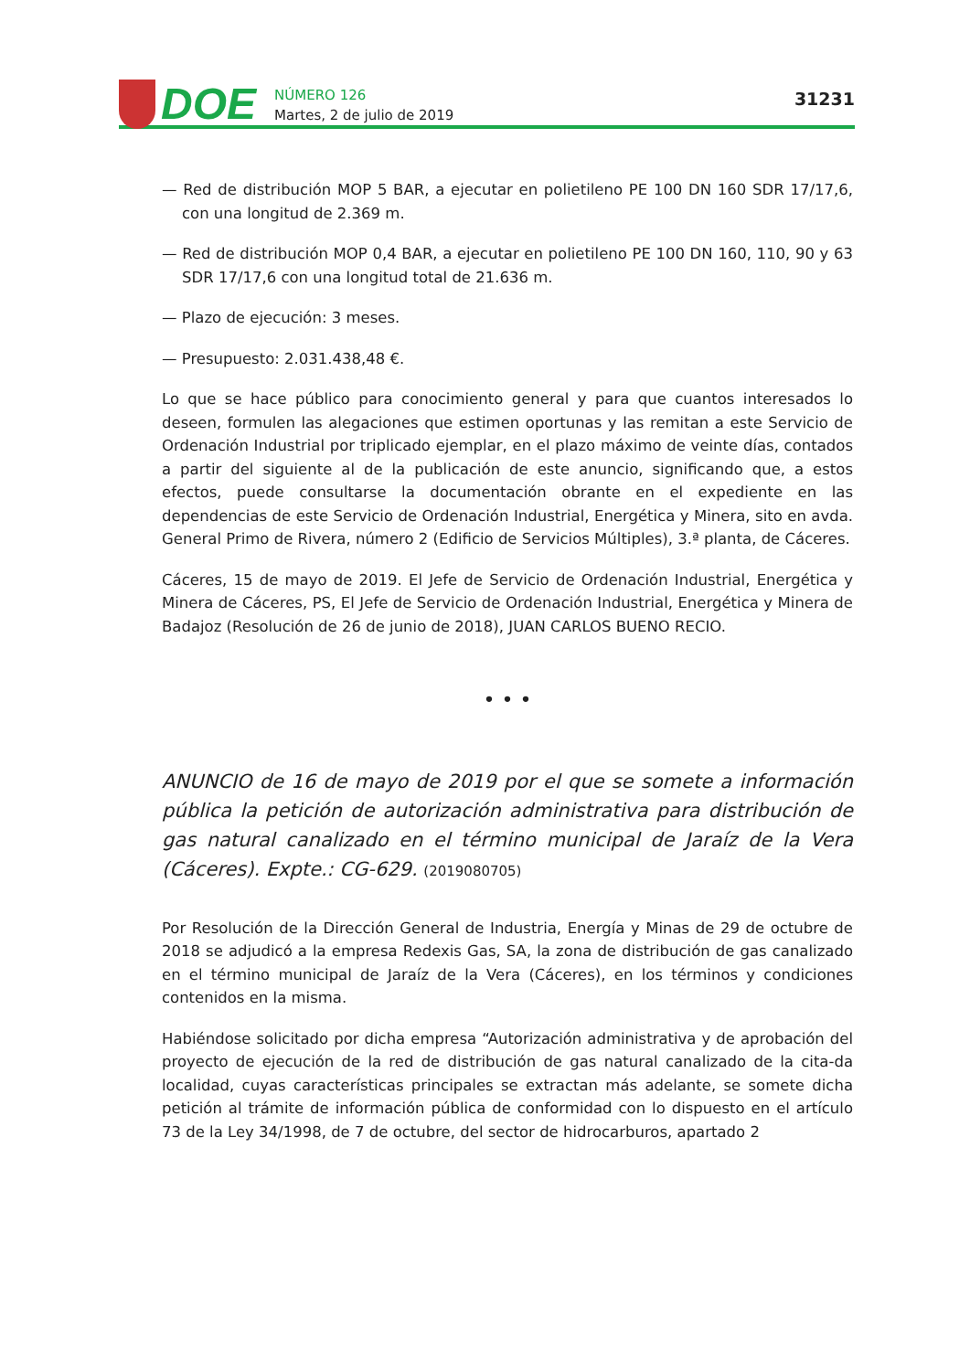DOE
NÚMERO 126
Martes, 2 de julio de 2019
31231
— Red de distribución MOP 5 BAR, a ejecutar en polietileno PE 100 DN 160 SDR 17/17,6, con una longitud de 2.369 m.
— Red de distribución MOP 0,4 BAR, a ejecutar en polietileno PE 100 DN 160, 110, 90 y 63 SDR 17/17,6 con una longitud total de 21.636 m.
— Plazo de ejecución: 3 meses.
— Presupuesto: 2.031.438,48 €.
Lo que se hace público para conocimiento general y para que cuantos interesados lo deseen, formulen las alegaciones que estimen oportunas y las remitan a este Servicio de Ordenación Industrial por triplicado ejemplar, en el plazo máximo de veinte días, contados a partir del siguiente al de la publicación de este anuncio, significando que, a estos efectos, puede consultarse la documentación obrante en el expediente en las dependencias de este Servicio de Ordenación Industrial, Energética y Minera, sito en avda. General Primo de Rivera, número 2 (Edificio de Servicios Múltiples), 3.ª planta, de Cáceres.
Cáceres, 15 de mayo de 2019. El Jefe de Servicio de Ordenación Industrial, Energética y Minera de Cáceres, PS, El Jefe de Servicio de Ordenación Industrial, Energética y Minera de Badajoz (Resolución de 26 de junio de 2018), JUAN CARLOS BUENO RECIO.
• • •
ANUNCIO de 16 de mayo de 2019 por el que se somete a información pública la petición de autorización administrativa para distribución de gas natural canalizado en el término municipal de Jaraíz de la Vera (Cáceres). Expte.: CG-629. (2019080705)
Por Resolución de la Dirección General de Industria, Energía y Minas de 29 de octubre de 2018 se adjudicó a la empresa Redexis Gas, SA, la zona de distribución de gas canalizado en el término municipal de Jaraíz de la Vera (Cáceres), en los términos y condiciones contenidos en la misma.
Habiéndose solicitado por dicha empresa “Autorización administrativa y de aprobación del proyecto de ejecución de la red de distribución de gas natural canalizado de la cita-da localidad, cuyas características principales se extractan más adelante, se somete dicha petición al trámite de información pública de conformidad con lo dispuesto en el artículo 73 de la Ley 34/1998, de 7 de octubre, del sector de hidrocarburos, apartado 2